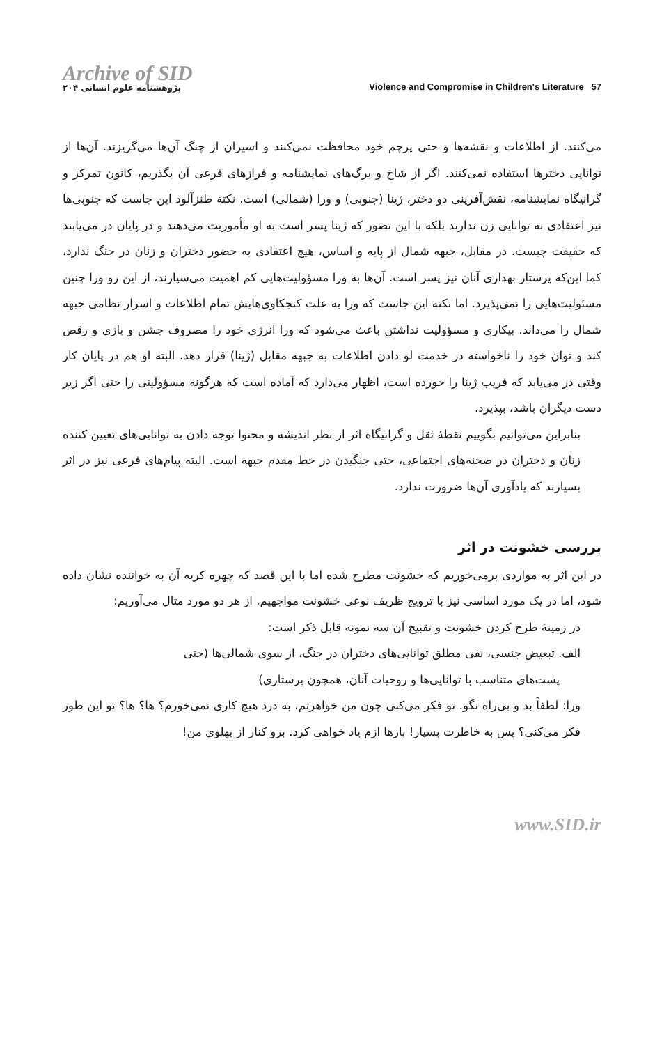Archive of SID
پژوهشنامه علوم انسانی ۲۰۴
Violence and Compromise in Children's Literature 57
می‌کنند. از اطلاعات و نقشه‌ها و حتی پرچم خود محافظت نمی‌کنند و اسیران از چنگ آن‌ها می‌گریزند. آن‌ها از توانایی دخترها استفاده نمی‌کنند. اگر از شاخ و برگ‌های نمایشنامه و فرازهای فرعی آن بگذریم، کانون تمرکز و گرانیگاه نمایشنامه، نقش‌آفرینی دو دختر، ژینا (جنوبی) و ورا (شمالی) است. نکتهٔ طنزآلود این جاست که جنوبی‌ها نیز اعتقادی به توانایی زن ندارند بلکه با این تصور که ژینا پسر است به او مأموریت می‌دهند و در پایان در می‌یابند که حقیقت چیست. در مقابل، جبهه شمال از پایه و اساس، هیچ اعتقادی به حضور دختران و زنان در جنگ ندارد، کما این‌که پرستار بهداری آنان نیز پسر است. آن‌ها به ورا مسؤولیت‌هایی کم اهمیت می‌سپارند، از این رو ورا چنین مسئولیت‌هایی را نمی‌پذیرد. اما نکته این جاست که ورا به علت کنجکاوی‌هایش تمام اطلاعات و اسرار نظامی جبهه شمال را می‌داند. بیکاری و مسؤولیت نداشتن باعث می‌شود که ورا انرژی خود را مصروف جشن و بازی و رقص کند و توان خود را ناخواسته در خدمت لو دادن اطلاعات به جبهه مقابل (ژینا) قرار دهد. البته او هم در پایان کار وقتی در می‌یابد که فریب ژینا را خورده است، اظهار می‌دارد که آماده است که هرگونه مسؤولیتی را حتی اگر زیر دست دیگران باشد، بپذیرد.
بنابراین می‌توانیم بگوییم نقطهٔ ثقل و گرانیگاه اثر از نظر اندیشه و محتوا توجه دادن به توانایی‌های تعیین کننده زنان و دختران در صحنه‌های اجتماعی، حتی جنگیدن در خط مقدم جبهه است. البته پیام‌های فرعی نیز در اثر بسیارند که یادآوری آن‌ها ضرورت ندارد.
بررسی خشونت در اثر
در این اثر به مواردی برمی‌خوریم که خشونت مطرح شده اما با این قصد که چهره کریه آن به خواننده نشان داده شود، اما در یک مورد اساسی نیز با ترویج ظریف نوعی خشونت مواجهیم. از هر دو مورد مثال می‌آوریم:
در زمینهٔ طرح کردن خشونت و تقبیح آن سه نمونه قابل ذکر است:
الف. تبعیض جنسی، نفی مطلق توانایی‌های دختران در جنگ، از سوی شمالی‌ها (حتی
پست‌های متناسب با توانایی‌ها و روحیات آنان، همچون پرستاری)
ورا: لطفاً بد و بی‌راه نگو. تو فکر می‌کنی چون من خواهرتم، به درد هیچ کاری نمی‌خورم؟ ها؟ ها؟ تو این طور فکر می‌کنی؟ پس به خاطرت بسپار! بارها ازم یاد خواهی کرد. برو کنار از پهلوی من!
www.SID.ir